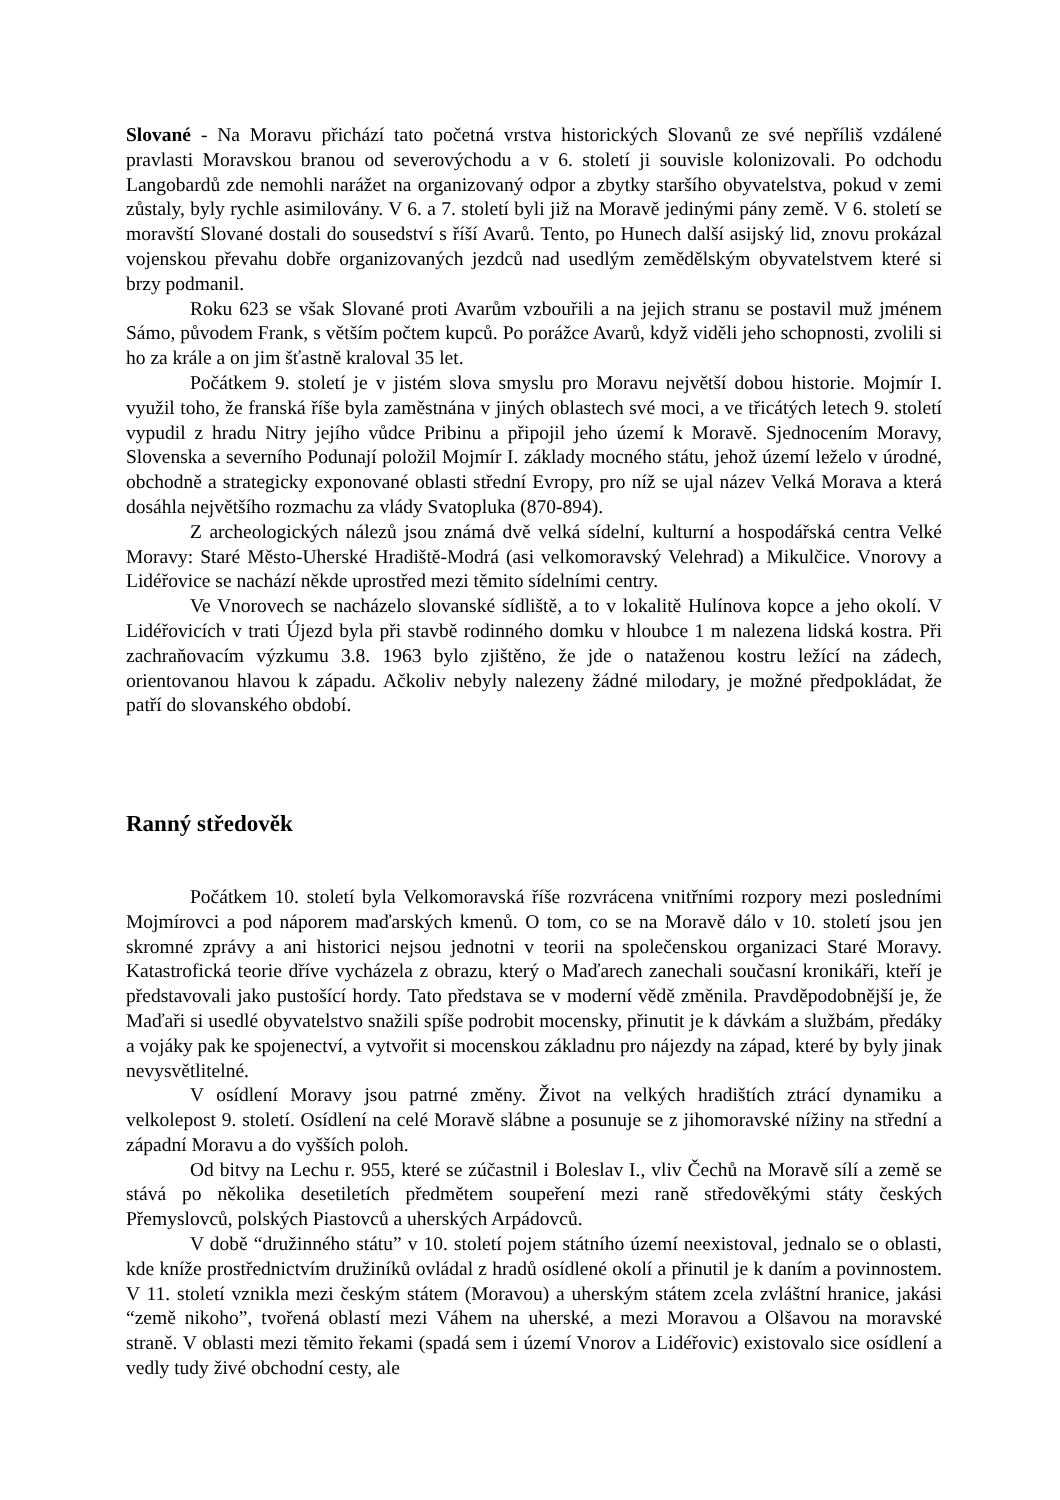Slované - Na Moravu přichází tato početná vrstva historických Slovanů ze své nepříliš vzdálené pravlasti Moravskou branou od severovýchodu a v 6. století ji souvisle kolonizovali. Po odchodu Langobardů zde nemohli narážet na organizovaný odpor a zbytky staršího obyvatelstva, pokud v zemi zůstaly, byly rychle asimilovány. V 6. a 7. století byli již na Moravě jedinými pány země. V 6. století se moravští Slované dostali do sousedství s říší Avarů. Tento, po Hunech další asijský lid, znovu prokázal vojenskou převahu dobře organizovaných jezdců nad usedlým zemědělským obyvatelstvem které si brzy podmanil.
Roku 623 se však Slované proti Avarům vzbouřili a na jejich stranu se postavil muž jménem Sámo, původem Frank, s větším počtem kupců. Po porážce Avarů, když viděli jeho schopnosti, zvolili si ho za krále a on jim šťastně kraloval 35 let.
Počátkem 9. století je v jistém slova smyslu pro Moravu největší dobou historie. Mojmír I. využil toho, že franská říše byla zaměstnána v jiných oblastech své moci, a ve třicátých letech 9. století vypudil z hradu Nitry jejího vůdce Pribinu a připojil jeho území k Moravě. Sjednocením Moravy, Slovenska a severního Podunají položil Mojmír I. základy mocného státu, jehož území leželo v úrodné, obchodně a strategicky exponované oblasti střední Evropy, pro níž se ujal název Velká Morava a která dosáhla největšího rozmachu za vlády Svatopluka (870-894).
Z archeologických nálezů jsou známá dvě velká sídelní, kulturní a hospodářská centra Velké Moravy: Staré Město-Uherské Hradiště-Modrá (asi velkomoravský Velehrad) a Mikulčice. Vnorovy a Lidéřovice se nachází někde uprostřed mezi těmito sídelními centry.
Ve Vnorovech se nacházelo slovanské sídliště, a to v lokalitě Hulínova kopce a jeho okolí. V Lidéřovicích v trati Újezd byla při stavbě rodinného domku v hloubce 1 m nalezena lidská kostra. Při zachraňovacím výzkumu 3.8. 1963 bylo zjištěno, že jde o nataženou kostru ležící na zádech, orientovanou hlavou k západu. Ačkoliv nebyly nalezeny žádné milodary, je možné předpokládat, že patří do slovanského období.
Ranný středověk
Počátkem 10. století byla Velkomoravská říše rozvrácena vnitřními rozpory mezi posledními Mojmírovci a pod náporem maďarských kmenů. O tom, co se na Moravě dálo v 10. století jsou jen skromné zprávy a ani historici nejsou jednotni v teorii na společenskou organizaci Staré Moravy. Katastrofická teorie dříve vycházela z obrazu, který o Maďarech zanechali současní kronikáři, kteří je představovali jako pustošící hordy. Tato představa se v moderní vědě změnila. Pravděpodobnější je, že Maďaři si usedlé obyvatelstvo snažili spíše podrobit mocensky, přinutit je k dávkám a službám, předáky a vojáky pak ke spojenectví, a vytvořit si mocenskou základnu pro nájezdy na západ, které by byly jinak nevysvětlitelné.
V osídlení Moravy jsou patrné změny. Život na velkých hradištích ztrácí dynamiku a velkolepost 9. století. Osídlení na celé Moravě slábne a posunuje se z jihomoravské nížiny na střední a západní Moravu a do vyšších poloh.
Od bitvy na Lechu r. 955, které se zúčastnil i Boleslav I., vliv Čechů na Moravě sílí a země se stává po několika desetiletích předmětem soupeření mezi raně středověkými státy českých Přemyslovců, polských Piastovců a uherských Arpádovců.
V době “družinného státu” v 10. století pojem státního území neexistoval, jednalo se o oblasti, kde kníže prostřednictvím družiníků ovládal z hradů osídlené okolí a přinutil je k daním a povinnostem. V 11. století vznikla mezi českým státem (Moravou) a uherským státem zcela zvláštní hranice, jakási “země nikoho”, tvořená oblastí mezi Váhem na uherské, a mezi Moravou a Olšavou na moravské straně. V oblasti mezi těmito řekami (spadá sem i území Vnorov a Lidéřovic) existovalo sice osídlení a vedly tudy živé obchodní cesty, ale